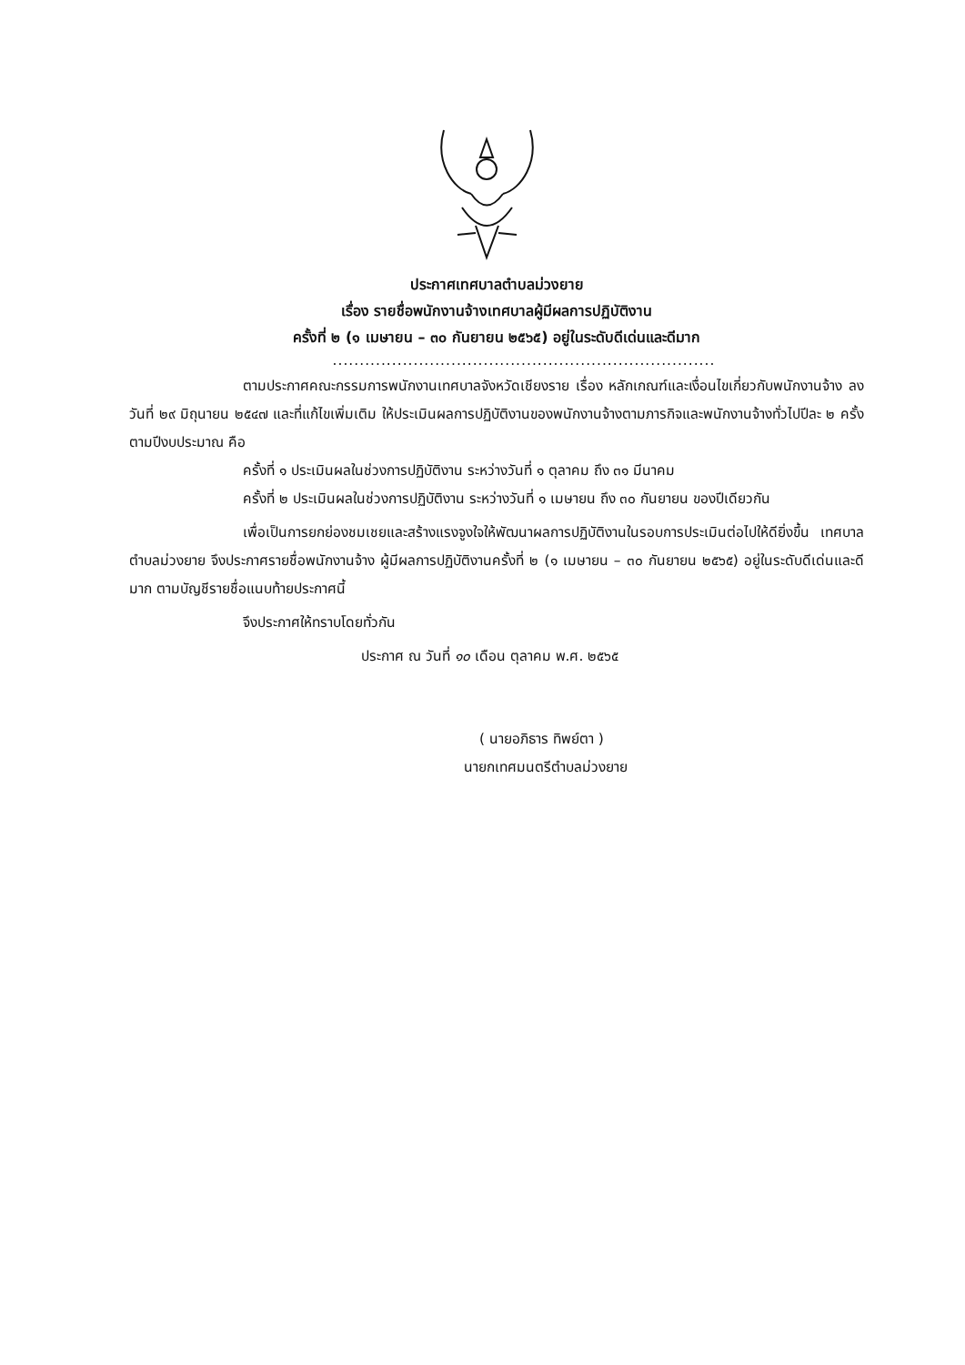ประกาศเทศบาลตำบลม่วงยาย
เรื่อง รายชื่อพนักงานจ้างเทศบาลผู้มีผลการปฏิบัติงาน
ครั้งที่ ๒ (๑ เมษายน – ๓๐ กันยายน ๒๕๖๕) อยู่ในระดับดีเด่นและดีมาก
.......................................................................
ตามประกาศคณะกรรมการพนักงานเทศบาลจังหวัดเชียงราย เรื่อง หลักเกณฑ์และเงื่อนไขเกี่ยวกับพนักงานจ้าง ลงวันที่ ๒๙ มิถุนายน ๒๕๔๗ และที่แก้ไขเพิ่มเติม ให้ประเมินผลการปฏิบัติงานของพนักงานจ้างตามภารกิจและพนักงานจ้างทั่วไปปีละ ๒ ครั้ง ตามปีงบประมาณ คือ
ครั้งที่ ๑ ประเมินผลในช่วงการปฏิบัติงาน ระหว่างวันที่ ๑ ตุลาคม ถึง ๓๑ มีนาคม
ครั้งที่ ๒ ประเมินผลในช่วงการปฏิบัติงาน ระหว่างวันที่ ๑ เมษายน ถึง ๓๐ กันยายน ของปีเดียวกัน
เพื่อเป็นการยกย่องชมเชยและสร้างแรงจูงใจให้พัฒนาผลการปฏิบัติงานในรอบการประเมินต่อไปให้ดียิ่งขึ้น เทศบาลตำบลม่วงยาย จึงประกาศรายชื่อพนักงานจ้าง ผู้มีผลการปฏิบัติงานครั้งที่ ๒ (๑ เมษายน – ๓๐ กันยายน ๒๕๖๕) อยู่ในระดับดีเด่นและดีมาก ตามบัญชีรายชื่อแนบท้ายประกาศนี้
จึงประกาศให้ทราบโดยทั่วกัน
ประกาศ ณ วันที่ ๑๐ เดือน ตุลาคม พ.ศ. ๒๕๖๕
( นายอภิธาร ทิพย์ตา )
นายกเทศมนตรีตำบลม่วงยาย